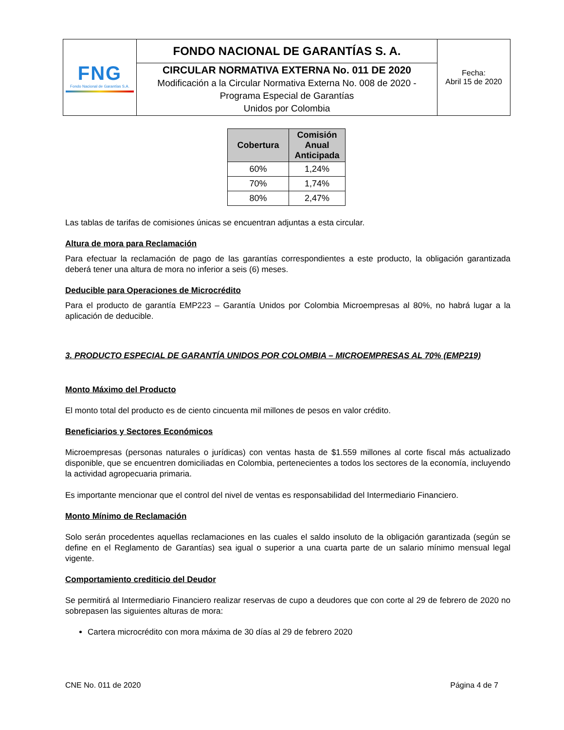| FNG Fondo Nacional de Garantías S.A. | FONDO NACIONAL DE GARANTÍAS S. A. | Fecha: Abril 15 de 2020 |
| | CIRCULAR NORMATIVA EXTERNA No. 011 DE 2020 Modificación a la Circular Normativa Externa No. 008 de 2020 - Programa Especial de Garantías Unidos por Colombia | |
| Cobertura | Comisión Anual Anticipada |
| --- | --- |
| 60% | 1,24% |
| 70% | 1,74% |
| 80% | 2,47% |
Las tablas de tarifas de comisiones únicas se encuentran adjuntas a esta circular.
Altura de mora para Reclamación
Para efectuar la reclamación de pago de las garantías correspondientes a este producto, la obligación garantizada deberá tener una altura de mora no inferior a seis (6) meses.
Deducible para Operaciones de Microcrédito
Para el producto de garantía EMP223 – Garantía Unidos por Colombia Microempresas al 80%, no habrá lugar a la aplicación de deducible.
3. PRODUCTO ESPECIAL DE GARANTÍA UNIDOS POR COLOMBIA – MICROEMPRESAS AL 70% (EMP219)
Monto Máximo del Producto
El monto total del producto es de ciento cincuenta mil millones de pesos en valor crédito.
Beneficiarios y Sectores Económicos
Microempresas (personas naturales o jurídicas) con ventas hasta de $1.559 millones al corte fiscal más actualizado disponible, que se encuentren domiciliadas en Colombia, pertenecientes a todos los sectores de la economía, incluyendo la actividad agropecuaria primaria.
Es importante mencionar que el control del nivel de ventas es responsabilidad del Intermediario Financiero.
Monto Mínimo de Reclamación
Solo serán procedentes aquellas reclamaciones en las cuales el saldo insoluto de la obligación garantizada (según se define en el Reglamento de Garantías) sea igual o superior a una cuarta parte de un salario mínimo mensual legal vigente.
Comportamiento crediticio del Deudor
Se permitirá al Intermediario Financiero realizar reservas de cupo a deudores que con corte al 29 de febrero de 2020 no sobrepasen las siguientes alturas de mora:
Cartera microcrédito con mora máxima de 30 días al 29 de febrero 2020
CNE No. 011 de 2020 Página 4 de 7